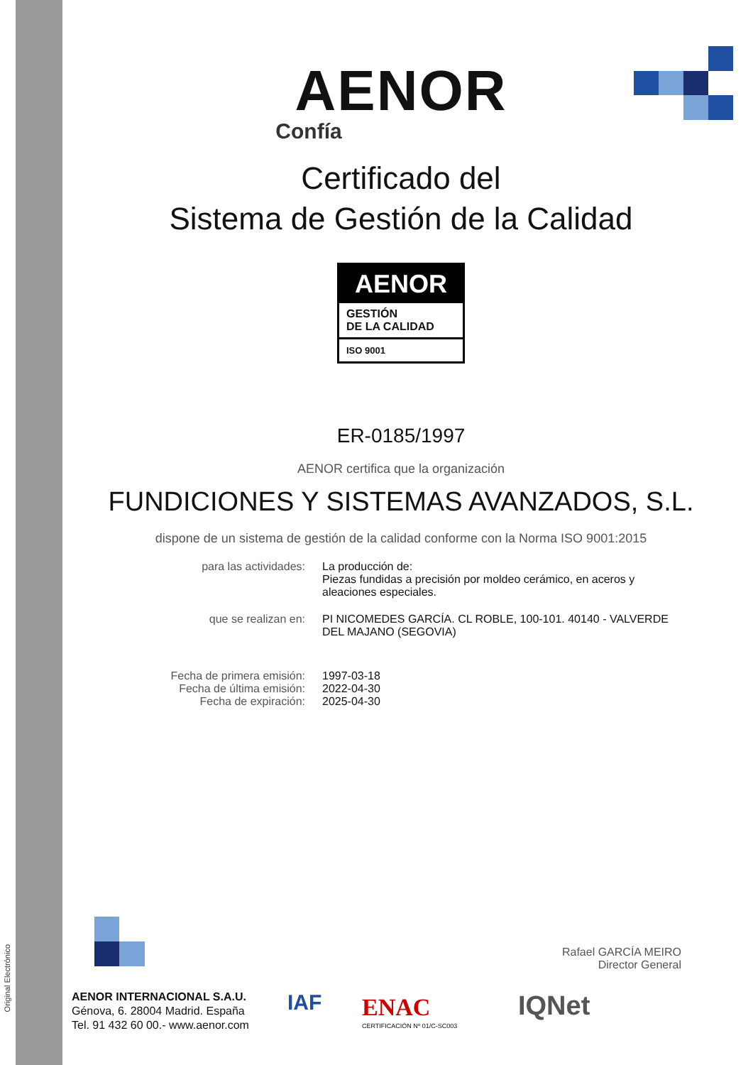Original Electrónico
AENOR
Confía
Certificado del
Sistema de Gestión de la Calidad
AENOR
GESTIÓN
DE LA CALIDAD
ISO 9001
ER-0185/1997
AENOR certifica que la organización
FUNDICIONES Y SISTEMAS AVANZADOS, S.L.
dispone de un sistema de gestión de la calidad conforme con la Norma ISO 9001:2015
para las actividades: La producción de:
Piezas fundidas a precisión por moldeo cerámico, en aceros y aleaciones especiales.
que se realizan en: PI NICOMEDES GARCÍA. CL ROBLE, 100-101. 40140 - VALVERDE DEL MAJANO (SEGOVIA)
Fecha de primera emisión:
Fecha de última emisión:
Fecha de expiración:
1997-03-18
2022-04-30
2025-04-30
Rafael GARCÍA MEIRO
Director General
AENOR INTERNACIONAL S.A.U.
Génova, 6. 28004 Madrid. España
Tel. 91 432 60 00.- www.aenor.com
IAF ENAC
CERTIFICACIÓN Nº 01/C-SC003
IQNet